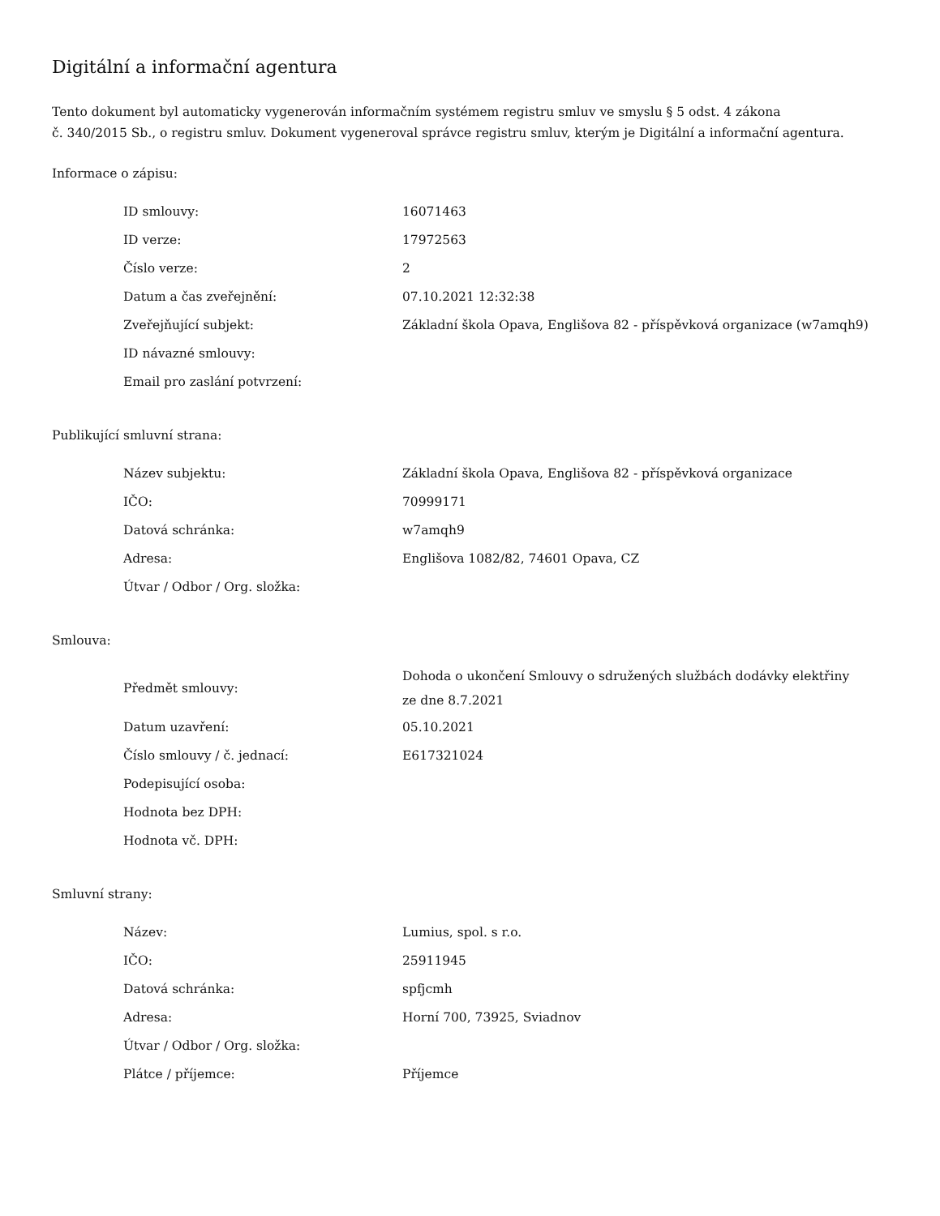Digitální a informační agentura
Tento dokument byl automaticky vygenerován informačním systémem registru smluv ve smyslu § 5 odst. 4 zákona
č. 340/2015 Sb., o registru smluv. Dokument vygeneroval správce registru smluv, kterým je Digitální a informační agentura.
Informace o zápisu:
| ID smlouvy: | 16071463 |
| ID verze: | 17972563 |
| Číslo verze: | 2 |
| Datum a čas zveřejnění: | 07.10.2021 12:32:38 |
| Zveřejňující subjekt: | Základní škola Opava, Englišova 82 - příspěvková organizace (w7amqh9) |
| ID návazné smlouvy: | |
| Email pro zaslání potvrzení: | |
Publikující smluvní strana:
| Název subjektu: | Základní škola Opava, Englišova 82 - příspěvková organizace |
| IČO: | 70999171 |
| Datová schránka: | w7amqh9 |
| Adresa: | Englišova 1082/82, 74601 Opava, CZ |
| Útvar / Odbor / Org. složka: | |
Smlouva:
| Předmět smlouvy: | Dohoda o ukončení Smlouvy o sdružených službách dodávky elektřiny ze dne 8.7.2021 |
| Datum uzavření: | 05.10.2021 |
| Číslo smlouvy / č. jednací: | E617321024 |
| Podepisující osoba: | |
| Hodnota bez DPH: | |
| Hodnota vč. DPH: | |
Smluvní strany:
| Název: | Lumius, spol. s r.o. |
| IČO: | 25911945 |
| Datová schránka: | spfjcmh |
| Adresa: | Horní 700, 73925, Sviadnov |
| Útvar / Odbor / Org. složka: | |
| Plátce / příjemce: | Příjemce |